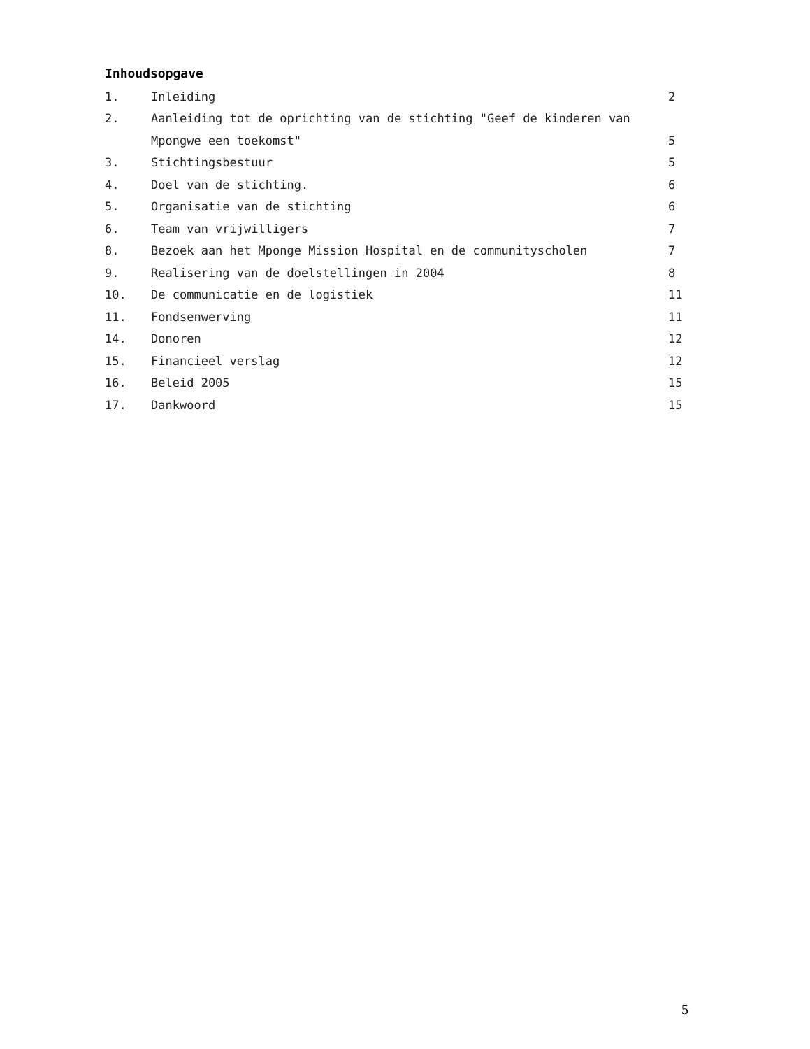Inhoudsopgave
| 1. | Inleiding | 2 |
| 2. | Aanleiding tot de oprichting van de stichting "Geef de kinderen van | |
| | Mpongwe een toekomst" | 5 |
| 3. | Stichtingsbestuur | 5 |
| 4. | Doel van de stichting. | 6 |
| 5. | Organisatie van de stichting | 6 |
| 6. | Team van vrijwilligers | 7 |
| 8. | Bezoek aan het Mponge Mission Hospital en de communityscholen | 7 |
| 9. | Realisering van de doelstellingen in 2004 | 8 |
| 10. | De communicatie en de logistiek | 11 |
| 11. | Fondsenwerving | 11 |
| 14. | Donoren | 12 |
| 15. | Financieel verslag | 12 |
| 16. | Beleid 2005 | 15 |
| 17. | Dankwoord | 15 |
5